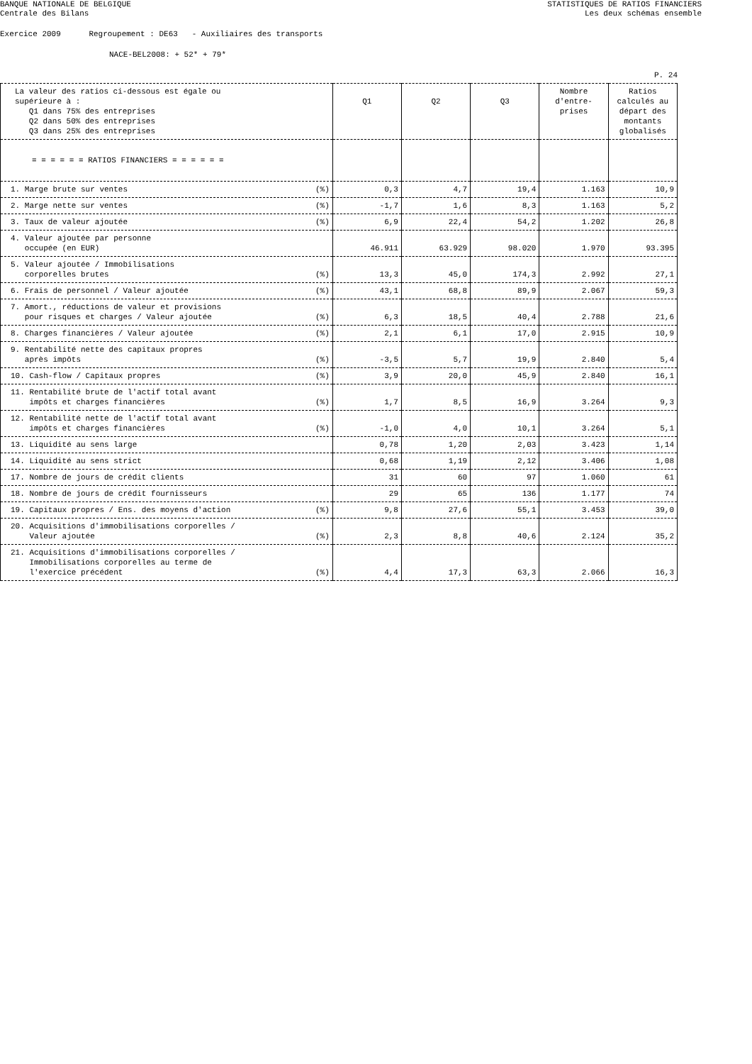BANQUE NATIONALE DE BELGIQUE
Centrale des Bilans
STATISTIQUES DE RATIOS FINANCIERS
Les deux schémas ensemble
Exercice 2009 Regroupement : DE63 - Auxiliaires des transports
NACE-BEL2008: + 52* + 79*
P. 24
| La valeur des ratios ci-dessous est égale ou supérieure à : Q1 dans 75% des entreprises Q2 dans 50% des entreprises Q3 dans 25% des entreprises | Q1 | Q2 | Q3 | Nombre d'entre- prises | Ratios calculés au départ des montants globalisés |
| --- | --- | --- | --- | --- | --- |
| = = = = = = RATIOS FINANCIERS = = = = = = | | | | | |
| 1. Marge brute sur ventes (%) | 0,3 | 4,7 | 19,4 | 1.163 | 10,9 |
| 2. Marge nette sur ventes (%) | -1,7 | 1,6 | 8,3 | 1.163 | 5,2 |
| 3. Taux de valeur ajoutée (%) | 6,9 | 22,4 | 54,2 | 1.202 | 26,8 |
| 4. Valeur ajoutée par personne occupée (en EUR) | 46.911 | 63.929 | 98.020 | 1.970 | 93.395 |
| 5. Valeur ajoutée / Immobilisations corporelles brutes (%) | 13,3 | 45,0 | 174,3 | 2.992 | 27,1 |
| 6. Frais de personnel / Valeur ajoutée (%) | 43,1 | 68,8 | 89,9 | 2.067 | 59,3 |
| 7. Amort., réductions de valeur et provisions pour risques et charges / Valeur ajoutée (%) | 6,3 | 18,5 | 40,4 | 2.788 | 21,6 |
| 8. Charges financières / Valeur ajoutée (%) | 2,1 | 6,1 | 17,0 | 2.915 | 10,9 |
| 9. Rentabilité nette des capitaux propres après impôts (%) | -3,5 | 5,7 | 19,9 | 2.840 | 5,4 |
| 10. Cash-flow / Capitaux propres (%) | 3,9 | 20,0 | 45,9 | 2.840 | 16,1 |
| 11. Rentabilité brute de l'actif total avant impôts et charges financières (%) | 1,7 | 8,5 | 16,9 | 3.264 | 9,3 |
| 12. Rentabilité nette de l'actif total avant impôts et charges financières (%) | -1,0 | 4,0 | 10,1 | 3.264 | 5,1 |
| 13. Liquidité au sens large | 0,78 | 1,20 | 2,03 | 3.423 | 1,14 |
| 14. Liquidité au sens strict | 0,68 | 1,19 | 2,12 | 3.406 | 1,08 |
| 17. Nombre de jours de crédit clients | 31 | 60 | 97 | 1.060 | 61 |
| 18. Nombre de jours de crédit fournisseurs | 29 | 65 | 136 | 1.177 | 74 |
| 19. Capitaux propres / Ens. des moyens d'action (%) | 9,8 | 27,6 | 55,1 | 3.453 | 39,0 |
| 20. Acquisitions d'immobilisations corporelles / Valeur ajoutée (%) | 2,3 | 8,8 | 40,6 | 2.124 | 35,2 |
| 21. Acquisitions d'immobilisations corporelles / Immobilisations corporelles au terme de l'exercice précédent (%) | 4,4 | 17,3 | 63,3 | 2.066 | 16,3 |